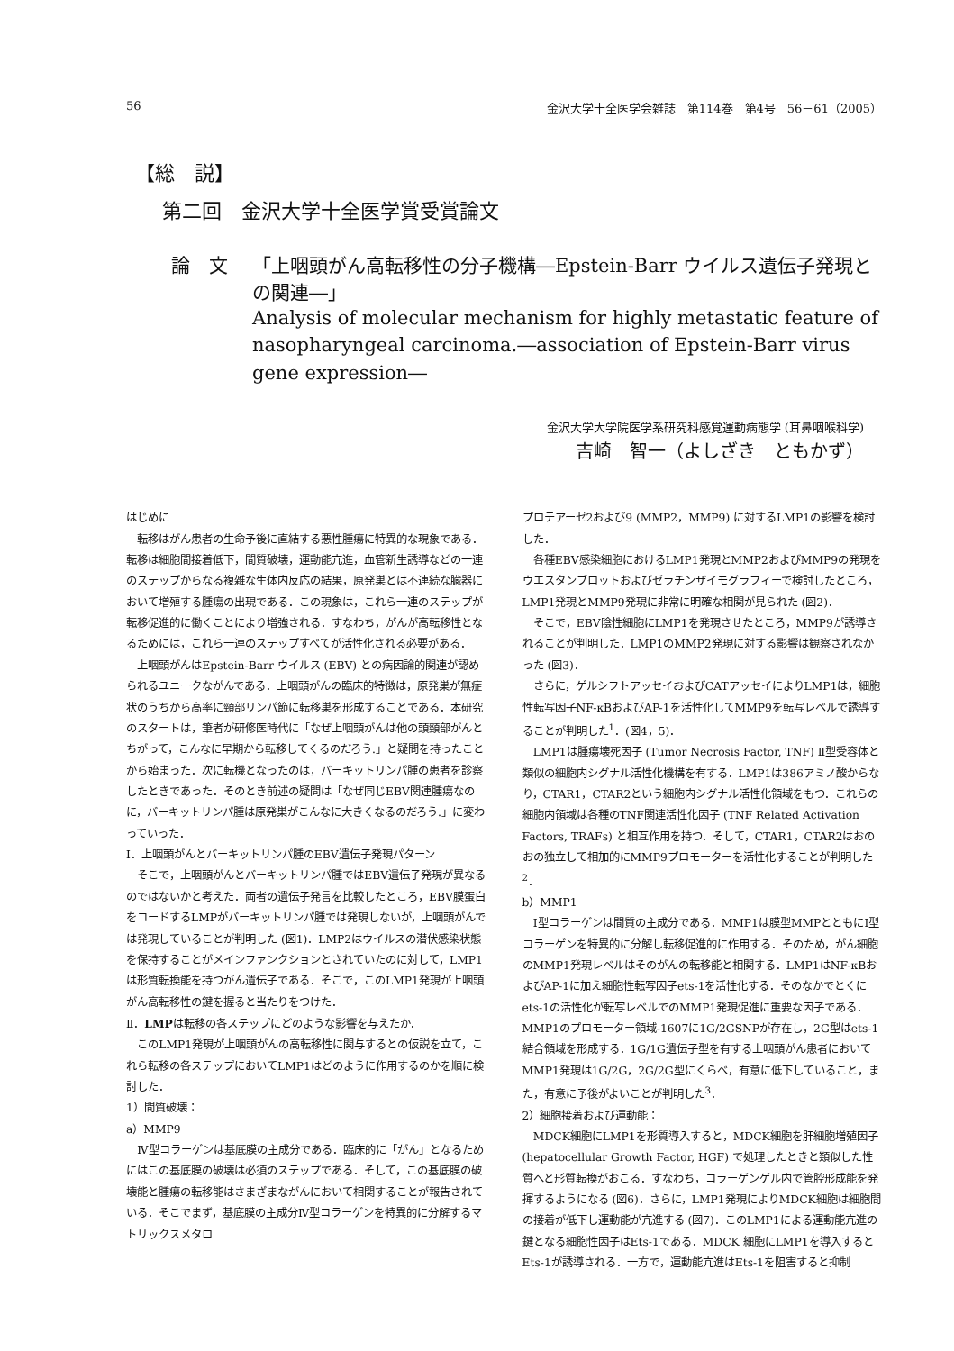56 金沢大学十全医学会雑誌　第114巻　第4号　56－61（2005）
【総　説】
第二回　金沢大学十全医学賞受賞論文
論　文 「上咽頭がん高転移性の分子機構―Epstein-Barr ウイルス遺伝子発現との関連―」
Analysis of molecular mechanism for highly metastatic feature of nasopharyngeal carcinoma.―association of Epstein-Barr virus gene expression―
金沢大学大学院医学系研究科感覚運動病態学 (耳鼻咽喉科学)
吉崎　智一（よしざき　ともかず）
はじめに
転移はがん患者の生命予後に直結する悪性腫瘍に特異的な現象である．転移は細胞間接着低下，間質破壊，運動能亢進，血管新生誘導などの一連のステップからなる複雑な生体内反応の結果，原発巣とは不連続な臓器において増殖する腫瘍の出現である．この現象は，これら一連のステップが転移促進的に働くことにより増強される．すなわち，がんが高転移性となるためには，これら一連のステップすべてが活性化される必要がある．
上咽頭がんはEpstein-Barr ウイルス (EBV) との病因論的関連が認められるユニークながんである．上咽頭がんの臨床的特徴は，原発巣が無症状のうちから高率に頸部リンパ節に転移巣を形成することである．本研究のスタートは，筆者が研修医時代に「なぜ上咽頭がんは他の頭頸部がんとちがって，こんなに早期から転移してくるのだろう.」と疑問を持ったことから始まった．次に転機となったのは，バーキットリンパ腫の患者を診察したときであった．そのとき前述の疑問は「なぜ同じEBV関連腫瘍なのに，バーキットリンパ腫は原発巣がこんなに大きくなるのだろう.」に変わっていった．
Ⅰ．上咽頭がんとバーキットリンパ腫のEBV遺伝子発現パターン
そこで，上咽頭がんとバーキットリンパ腫ではEBV遺伝子発現が異なるのではないかと考えた．両者の遺伝子発言を比較したところ，EBV膜蛋白をコードするLMPがバーキットリンパ腫では発現しないが，上咽頭がんでは発現していることが判明した (図1)．LMP2はウイルスの潜伏感染状態を保持することがメインファンクションとされていたのに対して，LMP1は形質転換能を持つがん遺伝子である．そこで，このLMP1発現が上咽頭がん高転移性の鍵を握ると当たりをつけた．
Ⅱ．LMPは転移の各ステップにどのような影響を与えたか．
このLMP1発現が上咽頭がんの高転移性に関与するとの仮説を立て，これら転移の各ステップにおいてLMP1はどのように作用するのかを順に検討した．
1）間質破壊：
a）MMP9
Ⅳ型コラーゲンは基底膜の主成分である．臨床的に「がん」となるためにはこの基底膜の破壊は必須のステップである．そして，この基底膜の破壊能と腫瘍の転移能はさまざまながんにおいて相関することが報告されている．そこでまず，基底膜の主成分Ⅳ型コラーゲンを特異的に分解するマトリックスメタロ
プロテアーゼ2および9 (MMP2，MMP9) に対するLMP1の影響を検討した．
各種EBV感染細胞におけるLMP1発現とMMP2およびMMP9の発現をウエスタンブロットおよびゼラチンザイモグラフィーで検討したところ，LMP1発現とMMP9発現に非常に明確な相関が見られた (図2)．
そこで，EBV陰性細胞にLMP1を発現させたところ，MMP9が誘導されることが判明した．LMP1のMMP2発現に対する影響は観察されなかった (図3)．
さらに，ゲルシフトアッセイおよびCATアッセイによりLMP1は，細胞性転写因子NF-κBおよびAP-1を活性化してMMP9を転写レベルで誘導することが判明した<sup>1</sup>．(図4，5)．
LMP1は腫瘍壊死因子 (Tumor Necrosis Factor, TNF) Ⅱ型受容体と類似の細胞内シグナル活性化機構を有する．LMP1は386アミノ酸からなり，CTAR1，CTAR2という細胞内シグナル活性化領域をもつ．これらの細胞内領域は各種のTNF関連活性化因子 (TNF Related Activation Factors, TRAFs) と相互作用を持つ．そして，CTAR1，CTAR2はおのおの独立して相加的にMMP9プロモーターを活性化することが判明した<sup>2</sup>．
b）MMP1
Ⅰ型コラーゲンは間質の主成分である．MMP1は膜型MMPとともにⅠ型コラーゲンを特異的に分解し転移促進的に作用する．そのため，がん細胞のMMP1発現レベルはそのがんの転移能と相関する．LMP1はNF-κBおよびAP-1に加え細胞性転写因子ets-1を活性化する．そのなかでとくにets-1の活性化が転写レベルでのMMP1発現促進に重要な因子である．MMP1のプロモーター領域-1607に1G/2GSNPが存在し，2G型はets-1結合領域を形成する．1G/1G遺伝子型を有する上咽頭がん患者においてMMP1発現は1G/2G，2G/2G型にくらべ，有意に低下していること，また，有意に予後がよいことが判明した<sup>3</sup>．
2）細胞接着および運動能：
MDCK細胞にLMP1を形質導入すると，MDCK細胞を肝細胞増殖因子 (hepatocellular Growth Factor, HGF) で処理したときと類似した性質へと形質転換がおこる．すなわち，コラーゲンゲル内で管腔形成能を発揮するようになる (図6)．さらに，LMP1発現によりMDCK細胞は細胞間の接着が低下し運動能が亢進する (図7)．このLMP1による運動能亢進の鍵となる細胞性因子はEts-1である．MDCK 細胞にLMP1を導入するとEts-1が誘導される．一方で，運動能亢進はEts-1を阻害すると抑制